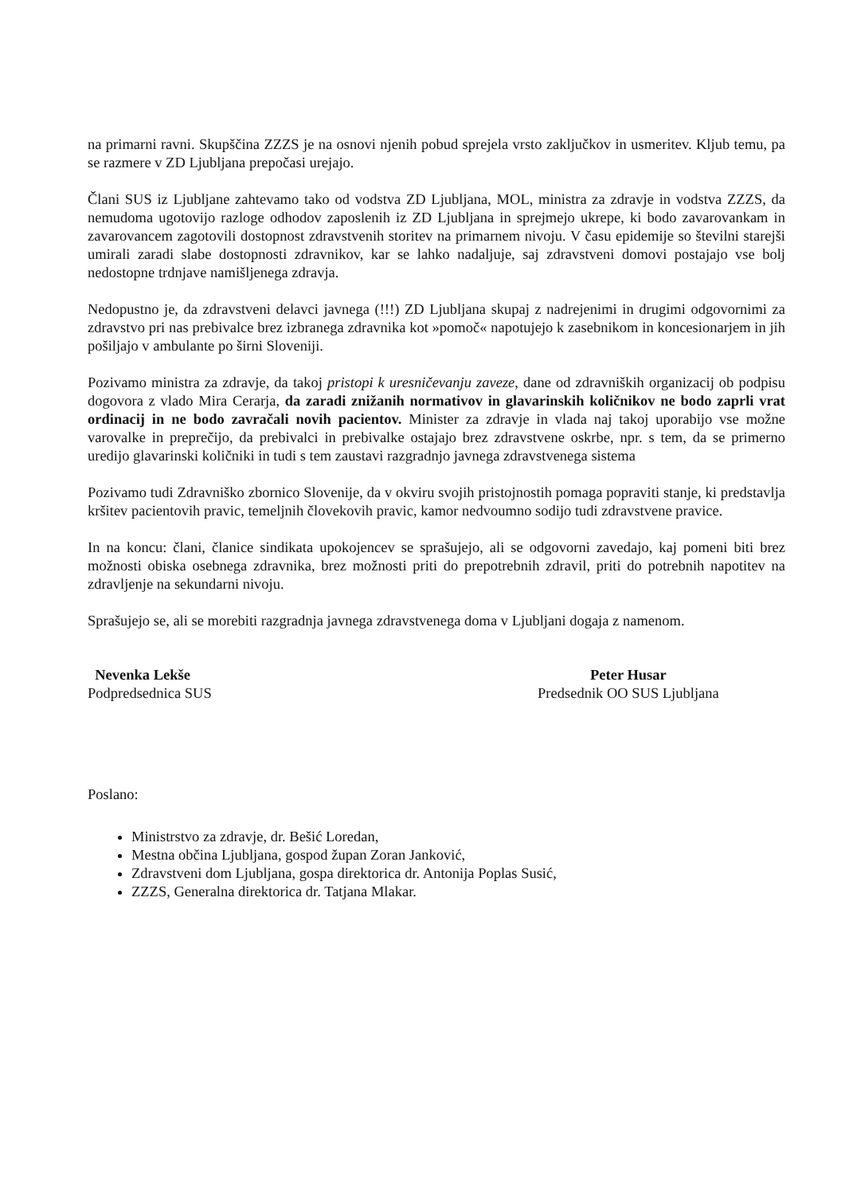na primarni ravni. Skupščina ZZZS je na osnovi njenih pobud sprejela vrsto zaključkov in usmeritev. Kljub temu, pa se razmere v ZD Ljubljana prepočasi urejajo.
Člani SUS iz Ljubljane zahtevamo tako od vodstva ZD Ljubljana, MOL, ministra za zdravje in vodstva ZZZS, da nemudoma ugotovijo razloge odhodov zaposlenih iz ZD Ljubljana in sprejmejo ukrepe, ki bodo zavarovankam in zavarovancem zagotovili dostopnost zdravstvenih storitev na primarnem nivoju. V času epidemije so številni starejši umirali zaradi slabe dostopnosti zdravnikov, kar se lahko nadaljuje, saj zdravstveni domovi postajajo vse bolj nedostopne trdnjave namišljenega zdravja.
Nedopustno je, da zdravstveni delavci javnega (!!!) ZD Ljubljana skupaj z nadrejenimi in drugimi odgovornimi za zdravstvo pri nas prebivalce brez izbranega zdravnika kot »pomoč« napotujejo k zasebnikom in koncesionarjem in jih pošiljajo v ambulante po širni Sloveniji.
Pozivamo ministra za zdravje, da takoj pristopi k uresničevanju zaveze, dane od zdravniških organizacij ob podpisu dogovora z vlado Mira Cerarja, da zaradi znižanih normativov in glavarinskih količnikov ne bodo zaprli vrat ordinacij in ne bodo zavračali novih pacientov. Minister za zdravje in vlada naj takoj uporabijo vse možne varovalke in preprečijo, da prebivalci in prebivalke ostajajo brez zdravstvene oskrbe, npr. s tem, da se primerno uredijo glavarinski količniki in tudi s tem zaustavi razgradnjo javnega zdravstvenega sistema
Pozivamo tudi Zdravniško zbornico Slovenije, da v okviru svojih pristojnostih pomaga popraviti stanje, ki predstavlja kršitev pacientovih pravic, temeljnih človekovih pravic, kamor nedvoumno sodijo tudi zdravstvene pravice.
In na koncu: člani, članice sindikata upokojencev se sprašujejo, ali se odgovorni zavedajo, kaj pomeni biti brez možnosti obiska osebnega zdravnika, brez možnosti priti do prepotrebnih zdravil, priti do potrebnih napotitev na zdravljenje na sekundarni nivoju.
Sprašujejo se, ali se morebiti razgradnja javnega zdravstvenega doma v Ljubljani dogaja z namenom.
Nevenka Lekše
Podpredsednica SUS
Peter Husar
Predsednik OO SUS Ljubljana
Poslano:
Ministrstvo za zdravje, dr. Bešić Loredan,
Mestna občina Ljubljana, gospod župan Zoran Janković,
Zdravstveni dom Ljubljana, gospa direktorica dr. Antonija Poplas Susić,
ZZZS, Generalna direktorica dr. Tatjana Mlakar.